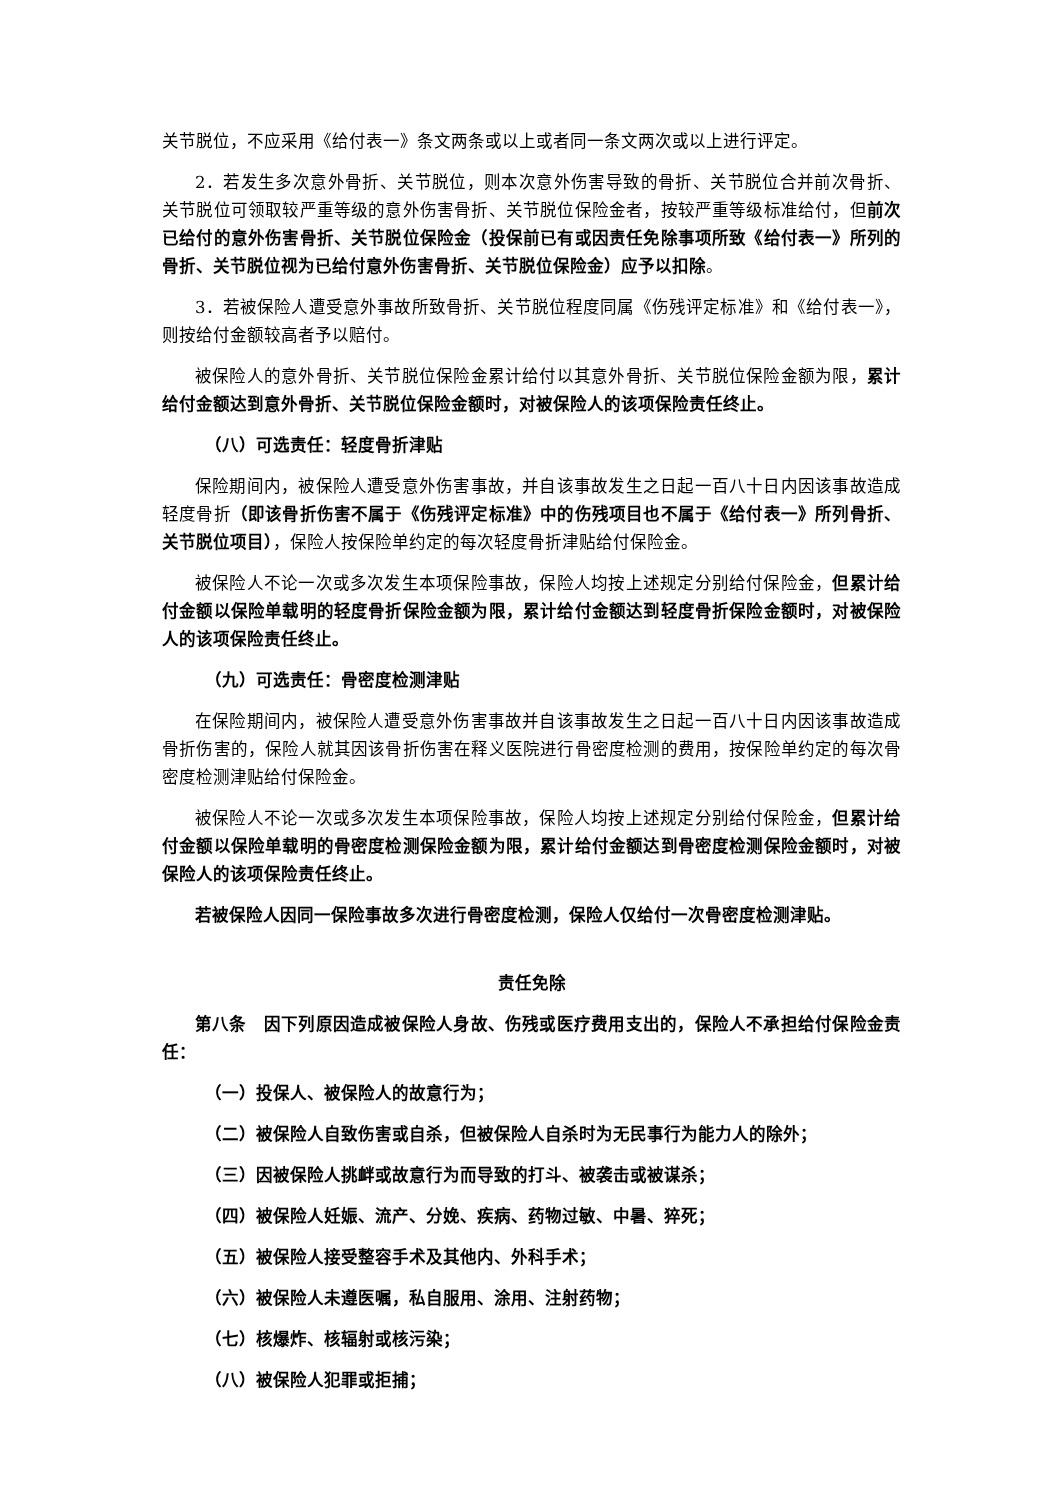关节脱位，不应采用《给付表一》条文两条或以上或者同一条文两次或以上进行评定。
2．若发生多次意外骨折、关节脱位，则本次意外伤害导致的骨折、关节脱位合并前次骨折、关节脱位可领取较严重等级的意外伤害骨折、关节脱位保险金者，按较严重等级标准给付，但前次已给付的意外伤害骨折、关节脱位保险金（投保前已有或因责任免除事项所致《给付表一》所列的骨折、关节脱位视为已给付意外伤害骨折、关节脱位保险金）应予以扣除。
3．若被保险人遭受意外事故所致骨折、关节脱位程度同属《伤残评定标准》和《给付表一》，则按给付金额较高者予以赔付。
被保险人的意外骨折、关节脱位保险金累计给付以其意外骨折、关节脱位保险金额为限，累计给付金额达到意外骨折、关节脱位保险金额时，对被保险人的该项保险责任终止。
（八）可选责任：轻度骨折津贴
保险期间内，被保险人遭受意外伤害事故，并自该事故发生之日起一百八十日内因该事故造成轻度骨折（即该骨折伤害不属于《伤残评定标准》中的伤残项目也不属于《给付表一》所列骨折、关节脱位项目），保险人按保险单约定的每次轻度骨折津贴给付保险金。
被保险人不论一次或多次发生本项保险事故，保险人均按上述规定分别给付保险金，但累计给付金额以保险单载明的轻度骨折保险金额为限，累计给付金额达到轻度骨折保险金额时，对被保险人的该项保险责任终止。
（九）可选责任：骨密度检测津贴
在保险期间内，被保险人遭受意外伤害事故并自该事故发生之日起一百八十日内因该事故造成骨折伤害的，保险人就其因该骨折伤害在释义医院进行骨密度检测的费用，按保险单约定的每次骨密度检测津贴给付保险金。
被保险人不论一次或多次发生本项保险事故，保险人均按上述规定分别给付保险金，但累计给付金额以保险单载明的骨密度检测保险金额为限，累计给付金额达到骨密度检测保险金额时，对被保险人的该项保险责任终止。
若被保险人因同一保险事故多次进行骨密度检测，保险人仅给付一次骨密度检测津贴。
责任免除
第八条　因下列原因造成被保险人身故、伤残或医疗费用支出的，保险人不承担给付保险金责任：
（一）投保人、被保险人的故意行为；
（二）被保险人自致伤害或自杀，但被保险人自杀时为无民事行为能力人的除外；
（三）因被保险人挑衅或故意行为而导致的打斗、被袭击或被谋杀；
（四）被保险人妊娠、流产、分娩、疾病、药物过敏、中暑、猝死；
（五）被保险人接受整容手术及其他内、外科手术；
（六）被保险人未遵医嘱，私自服用、涂用、注射药物；
（七）核爆炸、核辐射或核污染；
（八）被保险人犯罪或拒捕；